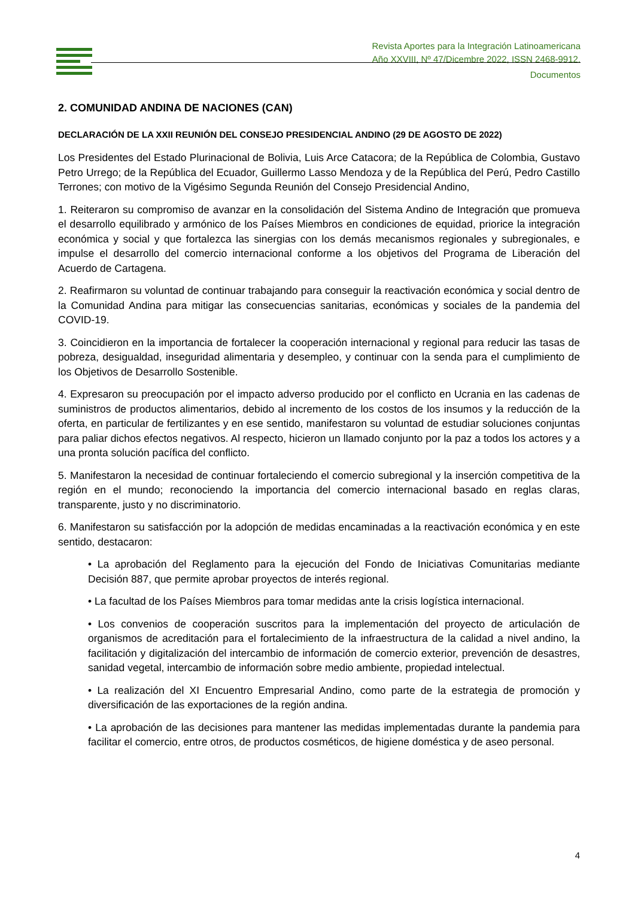Revista Aportes para la Integración Latinoamericana
Año XXVIII, Nº 47/Dicembre 2022, ISSN 2468-9912.
Documentos
2. COMUNIDAD ANDINA DE NACIONES (CAN)
DECLARACIÓN DE LA XXII REUNIÓN DEL CONSEJO PRESIDENCIAL ANDINO (29 DE AGOSTO DE 2022)
Los Presidentes del Estado Plurinacional de Bolivia, Luis Arce Catacora; de la República de Colombia, Gustavo Petro Urrego; de la República del Ecuador, Guillermo Lasso Mendoza y de la República del Perú, Pedro Castillo Terrones; con motivo de la Vigésimo Segunda Reunión del Consejo Presidencial Andino,
1. Reiteraron su compromiso de avanzar en la consolidación del Sistema Andino de Integración que promueva el desarrollo equilibrado y armónico de los Países Miembros en condiciones de equidad, priorice la integración económica y social y que fortalezca las sinergias con los demás mecanismos regionales y subregionales, e impulse el desarrollo del comercio internacional conforme a los objetivos del Programa de Liberación del Acuerdo de Cartagena.
2. Reafirmaron su voluntad de continuar trabajando para conseguir la reactivación económica y social dentro de la Comunidad Andina para mitigar las consecuencias sanitarias, económicas y sociales de la pandemia del COVID-19.
3. Coincidieron en la importancia de fortalecer la cooperación internacional y regional para reducir las tasas de pobreza, desigualdad, inseguridad alimentaria y desempleo, y continuar con la senda para el cumplimiento de los Objetivos de Desarrollo Sostenible.
4. Expresaron su preocupación por el impacto adverso producido por el conflicto en Ucrania en las cadenas de suministros de productos alimentarios, debido al incremento de los costos de los insumos y la reducción de la oferta, en particular de fertilizantes y en ese sentido, manifestaron su voluntad de estudiar soluciones conjuntas para paliar dichos efectos negativos. Al respecto, hicieron un llamado conjunto por la paz a todos los actores y a una pronta solución pacífica del conflicto.
5. Manifestaron la necesidad de continuar fortaleciendo el comercio subregional y la inserción competitiva de la región en el mundo; reconociendo la importancia del comercio internacional basado en reglas claras, transparente, justo y no discriminatorio.
6. Manifestaron su satisfacción por la adopción de medidas encaminadas a la reactivación económica y en este sentido, destacaron:
• La aprobación del Reglamento para la ejecución del Fondo de Iniciativas Comunitarias mediante Decisión 887, que permite aprobar proyectos de interés regional.
• La facultad de los Países Miembros para tomar medidas ante la crisis logística internacional.
• Los convenios de cooperación suscritos para la implementación del proyecto de articulación de organismos de acreditación para el fortalecimiento de la infraestructura de la calidad a nivel andino, la facilitación y digitalización del intercambio de información de comercio exterior, prevención de desastres, sanidad vegetal, intercambio de información sobre medio ambiente, propiedad intelectual.
• La realización del XI Encuentro Empresarial Andino, como parte de la estrategia de promoción y diversificación de las exportaciones de la región andina.
• La aprobación de las decisiones para mantener las medidas implementadas durante la pandemia para facilitar el comercio, entre otros, de productos cosméticos, de higiene doméstica y de aseo personal.
4